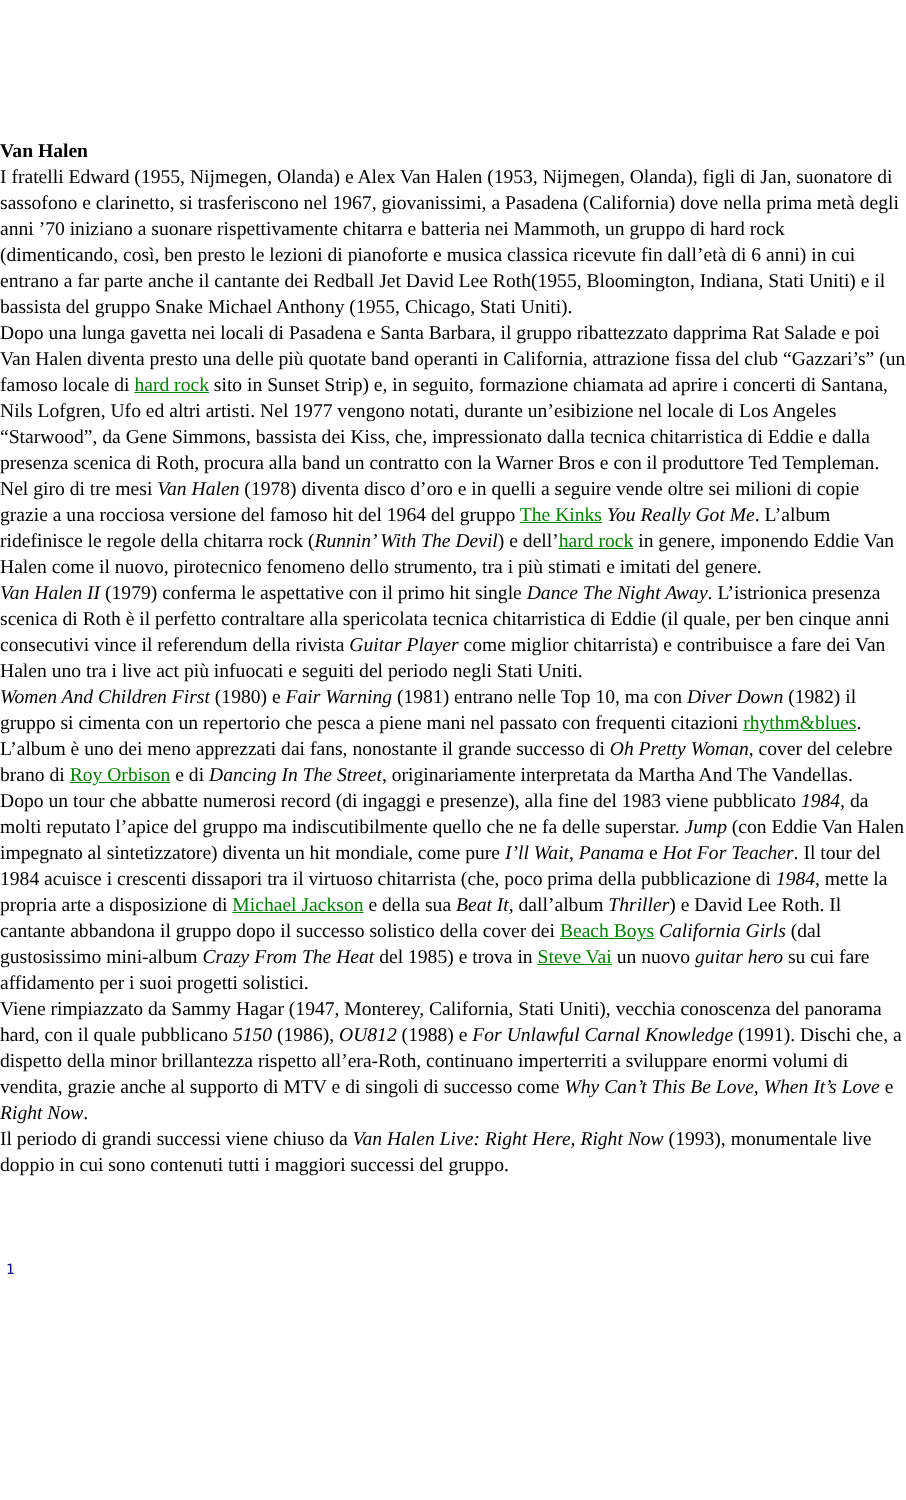Van Halen
I fratelli Edward (1955, Nijmegen, Olanda) e Alex Van Halen (1953, Nijmegen, Olanda), figli di Jan, suonatore di sassofono e clarinetto, si trasferiscono nel 1967, giovanissimi, a Pasadena (California) dove nella prima metà degli anni ’70 iniziano a suonare rispettivamente chitarra e batteria nei Mammoth, un gruppo di hard rock (dimenticando, così, ben presto le lezioni di pianoforte e musica classica ricevute fin dall’età di 6 anni) in cui entrano a far parte anche il cantante dei Redball Jet David Lee Roth(1955, Bloomington, Indiana, Stati Uniti) e il bassista del gruppo Snake Michael Anthony (1955, Chicago, Stati Uniti).
Dopo una lunga gavetta nei locali di Pasadena e Santa Barbara, il gruppo ribattezzato dapprima Rat Salade e poi Van Halen diventa presto una delle più quotate band operanti in California, attrazione fissa del club “Gazzari’s” (un famoso locale di hard rock sito in Sunset Strip) e, in seguito, formazione chiamata ad aprire i concerti di Santana, Nils Lofgren, Ufo ed altri artisti. Nel 1977 vengono notati, durante un’esibizione nel locale di Los Angeles “Starwood”, da Gene Simmons, bassista dei Kiss, che, impressionato dalla tecnica chitarristica di Eddie e dalla presenza scenica di Roth, procura alla band un contratto con la Warner Bros e con il produttore Ted Templeman.
Nel giro di tre mesi Van Halen (1978) diventa disco d’oro e in quelli a seguire vende oltre sei milioni di copie grazie a una rocciosa versione del famoso hit del 1964 del gruppo The Kinks You Really Got Me. L’album ridefinisce le regole della chitarra rock (Runnin’ With The Devil) e dell’hard rock in genere, imponendo Eddie Van Halen come il nuovo, pirotecnico fenomeno dello strumento, tra i più stimati e imitati del genere.
Van Halen II (1979) conferma le aspettative con il primo hit single Dance The Night Away. L’istrionica presenza scenica di Roth è il perfetto contraltare alla spericolata tecnica chitarristica di Eddie (il quale, per ben cinque anni consecutivi vince il referendum della rivista Guitar Player come miglior chitarrista) e contribuisce a fare dei Van Halen uno tra i live act più infuocati e seguiti del periodo negli Stati Uniti.
Women And Children First (1980) e Fair Warning (1981) entrano nelle Top 10, ma con Diver Down (1982) il gruppo si cimenta con un repertorio che pesca a piene mani nel passato con frequenti citazioni rhythm&blues. L’album è uno dei meno apprezzati dai fans, nonostante il grande successo di Oh Pretty Woman, cover del celebre brano di Roy Orbison e di Dancing In The Street, originariamente interpretata da Martha And The Vandellas.
Dopo un tour che abbatte numerosi record (di ingaggi e presenze), alla fine del 1983 viene pubblicato 1984, da molti reputato l’apice del gruppo ma indiscutibilmente quello che ne fa delle superstar. Jump (con Eddie Van Halen impegnato al sintetizzatore) diventa un hit mondiale, come pure I’ll Wait, Panama e Hot For Teacher. Il tour del 1984 acuisce i crescenti dissapori tra il virtuoso chitarrista (che, poco prima della pubblicazione di 1984, mette la propria arte a disposizione di Michael Jackson e della sua Beat It, dall’album Thriller) e David Lee Roth. Il cantante abbandona il gruppo dopo il successo solistico della cover dei Beach Boys California Girls (dal gustosissimo mini-album Crazy From The Heat del 1985) e trova in Steve Vai un nuovo guitar hero su cui fare affidamento per i suoi progetti solistici.
Viene rimpiazzato da Sammy Hagar (1947, Monterey, California, Stati Uniti), vecchia conoscenza del panorama hard, con il quale pubblicano 5150 (1986), OU812 (1988) e For Unlawful Carnal Knowledge (1991). Dischi che, a dispetto della minor brillantezza rispetto all’era-Roth, continuano imperterriti a sviluppare enormi volumi di vendita, grazie anche al supporto di MTV e di singoli di successo come Why Can’t This Be Love, When It’s Love e Right Now.
Il periodo di grandi successi viene chiuso da Van Halen Live: Right Here, Right Now (1993), monumentale live doppio in cui sono contenuti tutti i maggiori successi del gruppo.
1